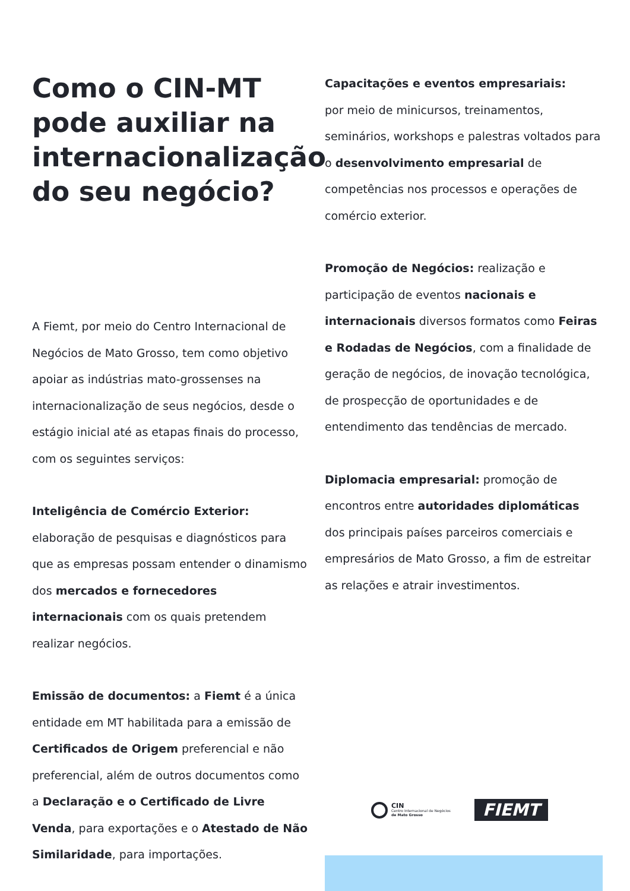Como o CIN-MT pode auxiliar na internacionalização do seu negócio?
A Fiemt, por meio do Centro Internacional de Negócios de Mato Grosso, tem como objetivo apoiar as indústrias mato-grossenses na internacionalização de seus negócios, desde o estágio inicial até as etapas finais do processo, com os seguintes serviços:
Inteligência de Comércio Exterior: elaboração de pesquisas e diagnósticos para que as empresas possam entender o dinamismo dos mercados e fornecedores internacionais com os quais pretendem realizar negócios.
Emissão de documentos: a Fiemt é a única entidade em MT habilitada para a emissão de Certificados de Origem preferencial e não preferencial, além de outros documentos como a Declaração e o Certificado de Livre Venda, para exportações e o Atestado de Não Similaridade, para importações.
Capacitações e eventos empresariais:
por meio de minicursos, treinamentos, seminários, workshops e palestras voltados para o desenvolvimento empresarial de competências nos processos e operações de comércio exterior.
Promoção de Negócios: realização e participação de eventos nacionais e internacionais diversos formatos como Feiras e Rodadas de Negócios, com a finalidade de geração de negócios, de inovação tecnológica, de prospecção de oportunidades e de entendimento das tendências de mercado.
Diplomacia empresarial: promoção de encontros entre autoridades diplomáticas dos principais países parceiros comerciais e empresários de Mato Grosso, a fim de estreitar as relações e atrair investimentos.
CIN
Centro Internacional de Negócios
de Mato Grosso
FIEMT